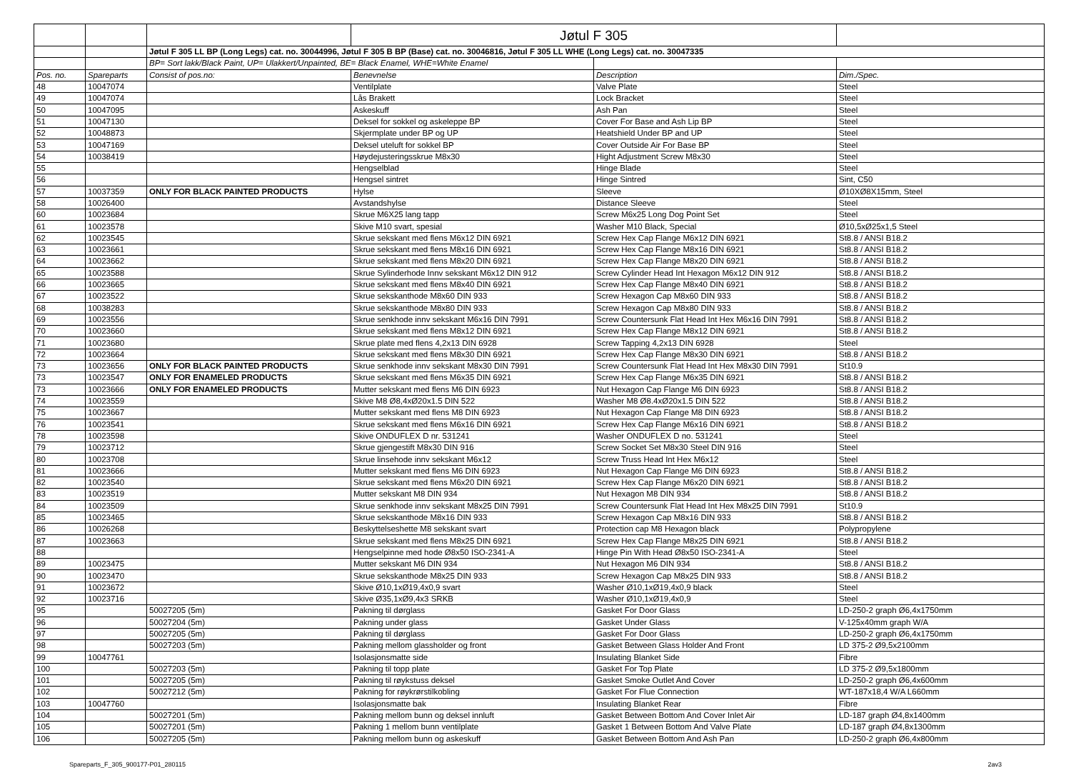| | | | Jøtul F 305 | | |
| | | Jøtul F 305 LL BP (Long Legs) cat. no. 30044996, Jøtul F 305 B BP (Base) cat. no. 30046816, Jøtul F 305 LL WHE (Long Legs) cat. no. 30047335 | | | |
| | | BP= Sort lakk/Black Paint, UP= Ulakkert/Unpainted, BE= Black Enamel, WHE=White Enamel | | | |
| Pos. no. | Spareparts | Consist of pos.no: | Benevnelse | Description | Dim./Spec. |
| 48 | 10047074 | | Ventilplate | Valve Plate | Steel |
| 49 | 10047074 | | Lås Brakett | Lock Bracket | Steel |
| 50 | 10047095 | | Askeskuff | Ash Pan | Steel |
| 51 | 10047130 | | Deksel for sokkel og askeleppe BP | Cover For Base and Ash Lip BP | Steel |
| 52 | 10048873 | | Skjermplate under BP og UP | Heatshield Under BP and UP | Steel |
| 53 | 10047169 | | Deksel uteluft for sokkel BP | Cover Outside Air For Base BP | Steel |
| 54 | 10038419 | | Høydejusteringsskrue M8x30 | Hight Adjustment Screw M8x30 | Steel |
| 55 | | | Hengselblad | Hinge Blade | Steel |
| 56 | | | Hengsel sintret | Hinge Sintred | Sint, C50 |
| 57 | 10037359 | ONLY FOR BLACK PAINTED PRODUCTS | Hylse | Sleeve | Ø10XØ8X15mm, Steel |
| 58 | 10026400 | | Avstandshylse | Distance Sleeve | Steel |
| 60 | 10023684 | | Skrue M6X25 lang tapp | Screw M6x25 Long Dog Point Set | Steel |
| 61 | 10023578 | | Skive M10 svart, spesial | Washer M10 Black, Special | Ø10,5xØ25x1,5 Steel |
| 62 | 10023545 | | Skrue sekskant med flens M6x12 DIN 6921 | Screw Hex Cap Flange M6x12 DIN 6921 | St8.8 / ANSI B18.2 |
| 63 | 10023661 | | Skrue sekskant med flens M8x16 DIN 6921 | Screw Hex Cap Flange M8x16 DIN 6921 | St8.8 / ANSI B18.2 |
| 64 | 10023662 | | Skrue sekskant med flens M8x20 DIN 6921 | Screw Hex Cap Flange M8x20 DIN 6921 | St8.8 / ANSI B18.2 |
| 65 | 10023588 | | Skrue Sylinderhode Innv sekskant M6x12 DIN 912 | Screw Cylinder Head Int Hexagon M6x12 DIN 912 | St8.8 / ANSI B18.2 |
| 66 | 10023665 | | Skrue sekskant med flens M8x40 DIN 6921 | Screw Hex Cap Flange M8x40 DIN 6921 | St8.8 / ANSI B18.2 |
| 67 | 10023522 | | Skrue sekskanthode M8x60 DIN 933 | Screw Hexagon Cap M8x60 DIN 933 | St8.8 / ANSI B18.2 |
| 68 | 10038283 | | Skrue sekskanthode M8x80 DIN 933 | Screw Hexagon Cap M8x80 DIN 933 | St8.8 / ANSI B18.2 |
| 69 | 10023556 | | Skrue senkhode innv sekskant M6x16 DIN 7991 | Screw Countersunk Flat Head Int Hex M6x16 DIN 7991 | St8.8 / ANSI B18.2 |
| 70 | 10023660 | | Skrue sekskant med flens M8x12 DIN 6921 | Screw Hex Cap Flange M8x12 DIN 6921 | St8.8 / ANSI B18.2 |
| 71 | 10023680 | | Skrue plate med flens 4,2x13 DIN 6928 | Screw Tapping 4,2x13 DIN 6928 | Steel |
| 72 | 10023664 | | Skrue sekskant med flens M8x30 DIN 6921 | Screw Hex Cap Flange M8x30 DIN 6921 | St8.8 / ANSI B18.2 |
| 73 | 10023656 | ONLY FOR BLACK PAINTED PRODUCTS | Skrue senkhode innv sekskant M8x30 DIN 7991 | Screw Countersunk Flat Head Int Hex M8x30 DIN 7991 | St10.9 |
| 73 | 10023547 | ONLY FOR ENAMELED PRODUCTS | Skrue sekskant med flens M6x35 DIN 6921 | Screw Hex Cap Flange M6x35 DIN 6921 | St8.8 / ANSI B18.2 |
| 73 | 10023666 | ONLY FOR ENAMELED PRODUCTS | Mutter sekskant med flens M6 DIN 6923 | Nut Hexagon Cap Flange M6 DIN 6923 | St8.8 / ANSI B18.2 |
| 74 | 10023559 | | Skive M8 Ø8,4xØ20x1.5 DIN 522 | Washer M8 Ø8.4xØ20x1.5 DIN 522 | St8.8 / ANSI B18.2 |
| 75 | 10023667 | | Mutter sekskant med flens M8 DIN 6923 | Nut Hexagon Cap Flange M8 DIN 6923 | St8.8 / ANSI B18.2 |
| 76 | 10023541 | | Skrue sekskant med flens M6x16 DIN 6921 | Screw Hex Cap Flange M6x16 DIN 6921 | St8.8 / ANSI B18.2 |
| 78 | 10023598 | | Skive ONDUFLEX D nr. 531241 | Washer ONDUFLEX D no. 531241 | Steel |
| 79 | 10023712 | | Skrue gjengestift M8x30 DIN 916 | Screw Socket Set M8x30 Steel DIN 916 | Steel |
| 80 | 10023708 | | Skrue linsehode innv sekskant M6x12 | Screw Truss Head Int Hex M6x12 | Steel |
| 81 | 10023666 | | Mutter sekskant med flens M6 DIN 6923 | Nut Hexagon Cap Flange M6 DIN 6923 | St8.8 / ANSI B18.2 |
| 82 | 10023540 | | Skrue sekskant med flens M6x20 DIN 6921 | Screw Hex Cap Flange M6x20 DIN 6921 | St8.8 / ANSI B18.2 |
| 83 | 10023519 | | Mutter sekskant M8 DIN 934 | Nut Hexagon M8 DIN 934 | St8.8 / ANSI B18.2 |
| 84 | 10023509 | | Skrue senkhode innv sekskant M8x25 DIN 7991 | Screw Countersunk Flat Head Int Hex M8x25 DIN 7991 | St10.9 |
| 85 | 10023465 | | Skrue sekskanthode M8x16 DIN 933 | Screw Hexagon Cap M8x16 DIN 933 | St8.8 / ANSI B18.2 |
| 86 | 10026268 | | Beskyttelseshette M8 sekskant svart | Protection cap M8 Hexagon black | Polypropylene |
| 87 | 10023663 | | Skrue sekskant med flens M8x25 DIN 6921 | Screw Hex Cap Flange M8x25 DIN 6921 | St8.8 / ANSI B18.2 |
| 88 | | | Hengselpinne med hode Ø8x50 ISO-2341-A | Hinge Pin With Head Ø8x50 ISO-2341-A | Steel |
| 89 | 10023475 | | Mutter sekskant M6 DIN 934 | Nut Hexagon M6 DIN 934 | St8.8 / ANSI B18.2 |
| 90 | 10023470 | | Skrue sekskanthode M8x25 DIN 933 | Screw Hexagon Cap M8x25 DIN 933 | St8.8 / ANSI B18.2 |
| 91 | 10023672 | | Skive Ø10,1xØ19,4x0,9 svart | Washer Ø10,1xØ19,4x0,9 black | Steel |
| 92 | 10023716 | | Skive Ø35,1xØ9,4x3 SRKB | Washer Ø10,1xØ19,4x0,9 | Steel |
| 95 | | 50027205 (5m) | Pakning til dørglass | Gasket For Door Glass | LD-250-2 graph Ø6,4x1750mm |
| 96 | | 50027204 (5m) | Pakning under glass | Gasket Under Glass | V-125x40mm graph W/A |
| 97 | | 50027205 (5m) | Pakning til dørglass | Gasket For Door Glass | LD-250-2 graph Ø6,4x1750mm |
| 98 | | 50027203 (5m) | Pakning mellom glassholder og front | Gasket Between Glass Holder And Front | LD 375-2 Ø9,5x2100mm |
| 99 | 10047761 | | Isolasjonsmatte side | Insulating Blanket Side | Fibre |
| 100 | | 50027203 (5m) | Pakning til topp plate | Gasket For Top Plate | LD 375-2 Ø9,5x1800mm |
| 101 | | 50027205 (5m) | Pakning til røykstuss deksel | Gasket Smoke Outlet And Cover | LD-250-2 graph Ø6,4x600mm |
| 102 | | 50027212 (5m) | Pakning for røykrørstilkobling | Gasket For Flue Connection | WT-187x18,4 W/A L660mm |
| 103 | 10047760 | | Isolasjonsmatte bak | Insulating Blanket Rear | Fibre |
| 104 | | 50027201 (5m) | Pakning mellom bunn og deksel innluft | Gasket Between Bottom And Cover Inlet Air | LD-187 graph Ø4,8x1400mm |
| 105 | | 50027201 (5m) | Pakning 1 mellom bunn ventilplate | Gasket 1 Between Bottom And Valve Plate | LD-187 graph Ø4,8x1300mm |
| 106 | | 50027205 (5m) | Pakning mellom bunn og askeskuff | Gasket Between Bottom And Ash Pan | LD-250-2 graph Ø6,4x800mm |
Spareparts_F_305_900177-P01_280115 2av3